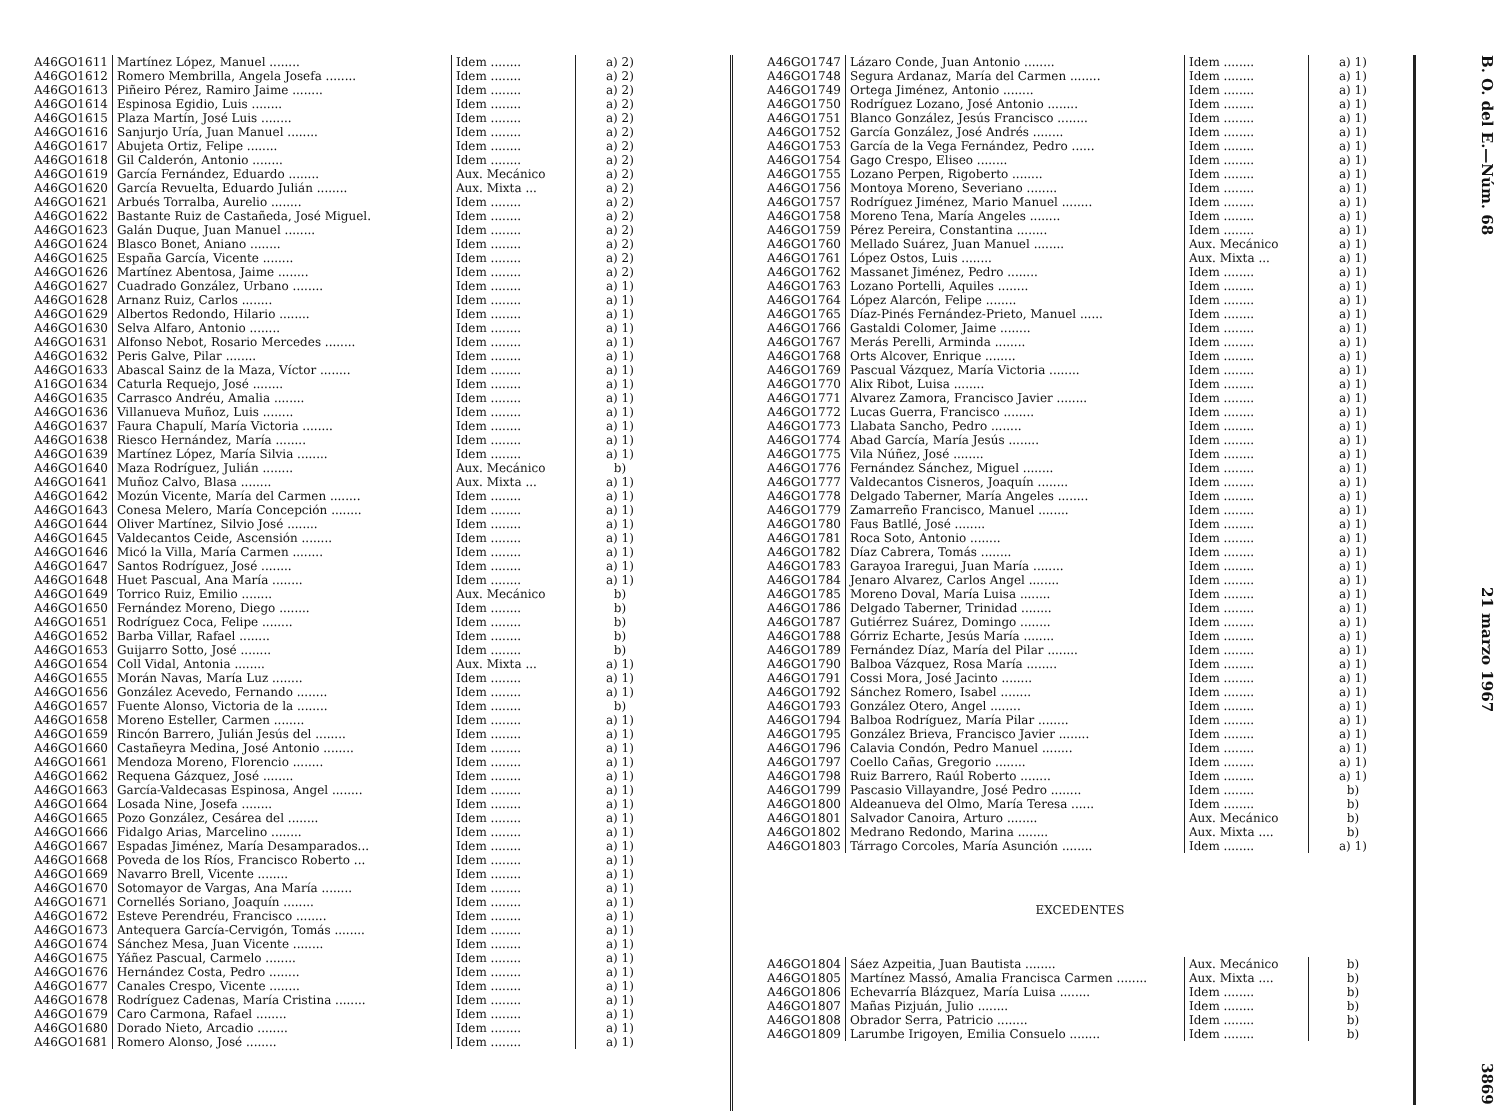| A46GO1611 | Martínez López, Manuel ........ | Idem ........ | a) 2) |
| A46GO1612 | Romero Membrilla, Angela Josefa ........ | Idem ........ | a) 2) |
| A46GO1613 | Piñeiro Pérez, Ramiro Jaime ........ | Idem ........ | a) 2) |
| A46GO1614 | Espinosa Egidio, Luis ........ | Idem ........ | a) 2) |
| A46GO1615 | Plaza Martín, José Luis ........ | Idem ........ | a) 2) |
| A46GO1616 | Sanjurjo Uría, Juan Manuel ........ | Idem ........ | a) 2) |
| A46GO1617 | Abujeta Ortiz, Felipe ........ | Idem ........ | a) 2) |
| A46GO1618 | Gil Calderón, Antonio ........ | Idem ........ | a) 2) |
| A46GO1619 | García Fernández, Eduardo ........ | Aux. Mecánico | a) 2) |
| A46GO1620 | García Revuelta, Eduardo Julián ........ | Aux. Mixta ... | a) 2) |
| A46GO1621 | Arbués Torralba, Aurelio ........ | Idem ........ | a) 2) |
| A46GO1622 | Bastante Ruiz de Castañeda, José Miguel. | Idem ........ | a) 2) |
| A46GO1623 | Galán Duque, Juan Manuel ........ | Idem ........ | a) 2) |
| A46GO1624 | Blasco Bonet, Aniano ........ | Idem ........ | a) 2) |
| A46GO1625 | España García, Vicente ........ | Idem ........ | a) 2) |
| A46GO1626 | Martínez Abentosa, Jaime ........ | Idem ........ | a) 2) |
| A46GO1627 | Cuadrado González, Urbano ........ | Idem ........ | a) 1) |
| A46GO1628 | Arnanz Ruiz, Carlos ........ | Idem ........ | a) 1) |
| A46GO1629 | Albertos Redondo, Hilario ........ | Idem ........ | a) 1) |
| A46GO1630 | Selva Alfaro, Antonio ........ | Idem ........ | a) 1) |
| A46GO1631 | Alfonso Nebot, Rosario Mercedes ........ | Idem ........ | a) 1) |
| A46GO1632 | Peris Galve, Pilar ........ | Idem ........ | a) 1) |
| A46GO1633 | Abascal Sainz de la Maza, Víctor ........ | Idem ........ | a) 1) |
| A16GO1634 | Caturla Requejo, José ........ | Idem ........ | a) 1) |
| A46GO1635 | Carrasco Andréu, Amalia ........ | Idem ........ | a) 1) |
| A46GO1636 | Villanueva Muñoz, Luis ........ | Idem ........ | a) 1) |
| A46GO1637 | Faura Chapulí, María Victoria ........ | Idem ........ | a) 1) |
| A46GO1638 | Riesco Hernández, María ........ | Idem ........ | a) 1) |
| A46GO1639 | Martínez López, María Silvia ........ | Idem ........ | a) 1) |
| A46GO1640 | Maza Rodríguez, Julián ........ | Aux. Mecánico | b) |
| A46GO1641 | Muñoz Calvo, Blasa ........ | Aux. Mixta ... | a) 1) |
| A46GO1642 | Mozún Vicente, María del Carmen ........ | Idem ........ | a) 1) |
| A46GO1643 | Conesa Melero, María Concepción ........ | Idem ........ | a) 1) |
| A46GO1644 | Oliver Martínez, Silvio José ........ | Idem ........ | a) 1) |
| A46GO1645 | Valdecantos Ceide, Ascensión ........ | Idem ........ | a) 1) |
| A46GO1646 | Micó la Villa, María Carmen ........ | Idem ........ | a) 1) |
| A46GO1647 | Santos Rodríguez, José ........ | Idem ........ | a) 1) |
| A46GO1648 | Huet Pascual, Ana María ........ | Idem ........ | a) 1) |
| A46GO1649 | Torrico Ruiz, Emilio ........ | Aux. Mecánico | b) |
| A46GO1650 | Fernández Moreno, Diego ........ | Idem ........ | b) |
| A46GO1651 | Rodríguez Coca, Felipe ........ | Idem ........ | b) |
| A46GO1652 | Barba Villar, Rafael ........ | Idem ........ | b) |
| A46GO1653 | Guijarro Sotto, José ........ | Idem ........ | b) |
| A46GO1654 | Coll Vidal, Antonia ........ | Aux. Mixta ... | a) 1) |
| A46GO1655 | Morán Navas, María Luz ........ | Idem ........ | a) 1) |
| A46GO1656 | González Acevedo, Fernando ........ | Idem ........ | a) 1) |
| A46GO1657 | Fuente Alonso, Victoria de la ........ | Idem ........ | b) |
| A46GO1658 | Moreno Esteller, Carmen ........ | Idem ........ | a) 1) |
| A46GO1659 | Rincón Barrero, Julián Jesús del ........ | Idem ........ | a) 1) |
| A46GO1660 | Castañeyra Medina, José Antonio ........ | Idem ........ | a) 1) |
| A46GO1661 | Mendoza Moreno, Florencio ........ | Idem ........ | a) 1) |
| A46GO1662 | Requena Gázquez, José ........ | Idem ........ | a) 1) |
| A46GO1663 | García-Valdecasas Espinosa, Angel ........ | Idem ........ | a) 1) |
| A46GO1664 | Losada Nine, Josefa ........ | Idem ........ | a) 1) |
| A46GO1665 | Pozo González, Cesárea del ........ | Idem ........ | a) 1) |
| A46GO1666 | Fidalgo Arias, Marcelino ........ | Idem ........ | a) 1) |
| A46GO1667 | Espadas Jiménez, María Desamparados... | Idem ........ | a) 1) |
| A46GO1668 | Poveda de los Ríos, Francisco Roberto ... | Idem ........ | a) 1) |
| A46GO1669 | Navarro Brell, Vicente ........ | Idem ........ | a) 1) |
| A46GO1670 | Sotomayor de Vargas, Ana María ........ | Idem ........ | a) 1) |
| A46GO1671 | Cornellés Soriano, Joaquín ........ | Idem ........ | a) 1) |
| A46GO1672 | Esteve Perendréu, Francisco ........ | Idem ........ | a) 1) |
| A46GO1673 | Antequera García-Cervigón, Tomás ........ | Idem ........ | a) 1) |
| A46GO1674 | Sánchez Mesa, Juan Vicente ........ | Idem ........ | a) 1) |
| A46GO1675 | Yáñez Pascual, Carmelo ........ | Idem ........ | a) 1) |
| A46GO1676 | Hernández Costa, Pedro ........ | Idem ........ | a) 1) |
| A46GO1677 | Canales Crespo, Vicente ........ | Idem ........ | a) 1) |
| A46GO1678 | Rodríguez Cadenas, María Cristina ........ | Idem ........ | a) 1) |
| A46GO1679 | Caro Carmona, Rafael ........ | Idem ........ | a) 1) |
| A46GO1680 | Dorado Nieto, Arcadio ........ | Idem ........ | a) 1) |
| A46GO1681 | Romero Alonso, José ........ | Idem ........ | a) 1) |
| A46GO1747 | Lázaro Conde, Juan Antonio ........ | Idem ........ | a) 1) |
| A46GO1748 | Segura Ardanaz, María del Carmen ........ | Idem ........ | a) 1) |
| A46GO1749 | Ortega Jiménez, Antonio ........ | Idem ........ | a) 1) |
| A46GO1750 | Rodríguez Lozano, José Antonio ........ | Idem ........ | a) 1) |
| A46GO1751 | Blanco González, Jesús Francisco ........ | Idem ........ | a) 1) |
| A46GO1752 | García González, José Andrés ........ | Idem ........ | a) 1) |
| A46GO1753 | García de la Vega Fernández, Pedro ...... | Idem ........ | a) 1) |
| A46GO1754 | Gago Crespo, Eliseo ........ | Idem ........ | a) 1) |
| A46GO1755 | Lozano Perpen, Rigoberto ........ | Idem ........ | a) 1) |
| A46GO1756 | Montoya Moreno, Severiano ........ | Idem ........ | a) 1) |
| A46GO1757 | Rodríguez Jiménez, Mario Manuel ........ | Idem ........ | a) 1) |
| A46GO1758 | Moreno Tena, María Angeles ........ | Idem ........ | a) 1) |
| A46GO1759 | Pérez Pereira, Constantina ........ | Idem ........ | a) 1) |
| A46GO1760 | Mellado Suárez, Juan Manuel ........ | Aux. Mecánico | a) 1) |
| A46GO1761 | López Ostos, Luis ........ | Aux. Mixta ... | a) 1) |
| A46GO1762 | Massanet Jiménez, Pedro ........ | Idem ........ | a) 1) |
| A46GO1763 | Lozano Portelli, Aquiles ........ | Idem ........ | a) 1) |
| A46GO1764 | López Alarcón, Felipe ........ | Idem ........ | a) 1) |
| A46GO1765 | Díaz-Pinés Fernández-Prieto, Manuel ...... | Idem ........ | a) 1) |
| A46GO1766 | Gastaldi Colomer, Jaime ........ | Idem ........ | a) 1) |
| A46GO1767 | Merás Perelli, Arminda ........ | Idem ........ | a) 1) |
| A46GO1768 | Orts Alcover, Enrique ........ | Idem ........ | a) 1) |
| A46GO1769 | Pascual Vázquez, María Victoria ........ | Idem ........ | a) 1) |
| A46GO1770 | Alix Ribot, Luisa ........ | Idem ........ | a) 1) |
| A46GO1771 | Alvarez Zamora, Francisco Javier ........ | Idem ........ | a) 1) |
| A46GO1772 | Lucas Guerra, Francisco ........ | Idem ........ | a) 1) |
| A46GO1773 | Llabata Sancho, Pedro ........ | Idem ........ | a) 1) |
| A46GO1774 | Abad García, María Jesús ........ | Idem ........ | a) 1) |
| A46GO1775 | Vila Núñez, José ........ | Idem ........ | a) 1) |
| A46GO1776 | Fernández Sánchez, Miguel ........ | Idem ........ | a) 1) |
| A46GO1777 | Valdecantos Cisneros, Joaquín ........ | Idem ........ | a) 1) |
| A46GO1778 | Delgado Taberner, María Angeles ........ | Idem ........ | a) 1) |
| A46GO1779 | Zamarreño Francisco, Manuel ........ | Idem ........ | a) 1) |
| A46GO1780 | Faus Batllé, José ........ | Idem ........ | a) 1) |
| A46GO1781 | Roca Soto, Antonio ........ | Idem ........ | a) 1) |
| A46GO1782 | Díaz Cabrera, Tomás ........ | Idem ........ | a) 1) |
| A46GO1783 | Garayoa Iraregui, Juan María ........ | Idem ........ | a) 1) |
| A46GO1784 | Jenaro Alvarez, Carlos Angel ........ | Idem ........ | a) 1) |
| A46GO1785 | Moreno Doval, María Luisa ........ | Idem ........ | a) 1) |
| A46GO1786 | Delgado Taberner, Trinidad ........ | Idem ........ | a) 1) |
| A46GO1787 | Gutiérrez Suárez, Domingo ........ | Idem ........ | a) 1) |
| A46GO1788 | Górriz Echarte, Jesús María ........ | Idem ........ | a) 1) |
| A46GO1789 | Fernández Díaz, María del Pilar ........ | Idem ........ | a) 1) |
| A46GO1790 | Balboa Vázquez, Rosa María ........ | Idem ........ | a) 1) |
| A46GO1791 | Cossi Mora, José Jacinto ........ | Idem ........ | a) 1) |
| A46GO1792 | Sánchez Romero, Isabel ........ | Idem ........ | a) 1) |
| A46GO1793 | González Otero, Angel ........ | Idem ........ | a) 1) |
| A46GO1794 | Balboa Rodríguez, María Pilar ........ | Idem ........ | a) 1) |
| A46GO1795 | González Brieva, Francisco Javier ........ | Idem ........ | a) 1) |
| A46GO1796 | Calavia Condón, Pedro Manuel ........ | Idem ........ | a) 1) |
| A46GO1797 | Coello Cañas, Gregorio ........ | Idem ........ | a) 1) |
| A46GO1798 | Ruiz Barrero, Raúl Roberto ........ | Idem ........ | a) 1) |
| A46GO1799 | Pascasio Villayandre, José Pedro ........ | Idem ........ | b) |
| A46GO1800 | Aldeanueva del Olmo, María Teresa ...... | Idem ........ | b) |
| A46GO1801 | Salvador Canoira, Arturo ........ | Aux. Mecánico | b) |
| A46GO1802 | Medrano Redondo, Marina ........ | Aux. Mixta .... | b) |
| A46GO1803 | Tárrago Corcoles, María Asunción ........ | Idem ........ | a) 1) |
| EXCEDENTES | | | |
| A46GO1804 | Sáez Azpeitia, Juan Bautista ........ | Aux. Mecánico | b) |
| A46GO1805 | Martínez Massó, Amalia Francisca Carmen ........ | Aux. Mixta .... | b) |
| A46GO1806 | Echevarría Blázquez, María Luisa ........ | Idem ........ | b) |
| A46GO1807 | Mañas Pizjuán, Julio ........ | Idem ........ | b) |
| A46GO1808 | Obrador Serra, Patricio ........ | Idem ........ | b) |
| A46GO1809 | Larumbe Irigoyen, Emilia Consuelo ........ | Idem ........ | b) |
B. O. del E.—Núm. 68 21 marzo 1967 3869